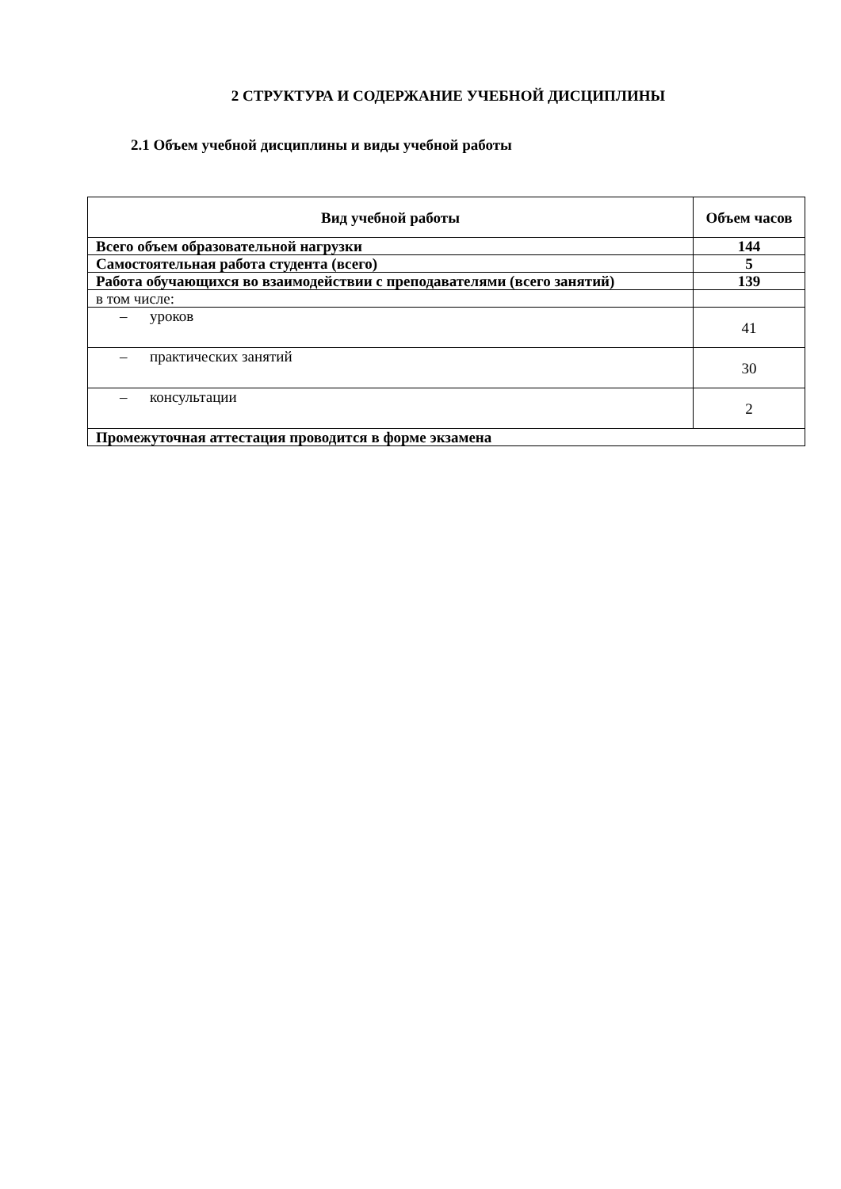2 СТРУКТУРА И СОДЕРЖАНИЕ УЧЕБНОЙ ДИСЦИПЛИНЫ
2.1 Объем учебной дисциплины и виды учебной работы
| Вид учебной работы | Объем часов |
| --- | --- |
| Всего объем образовательной нагрузки | 144 |
| Самостоятельная работа студента (всего) | 5 |
| Работа обучающихся во взаимодействии с преподавателями (всего занятий) | 139 |
| в том числе: | |
| – уроков | 41 |
| – практических занятий | 30 |
| – консультации | 2 |
| Промежуточная аттестация проводится в форме экзамена | |